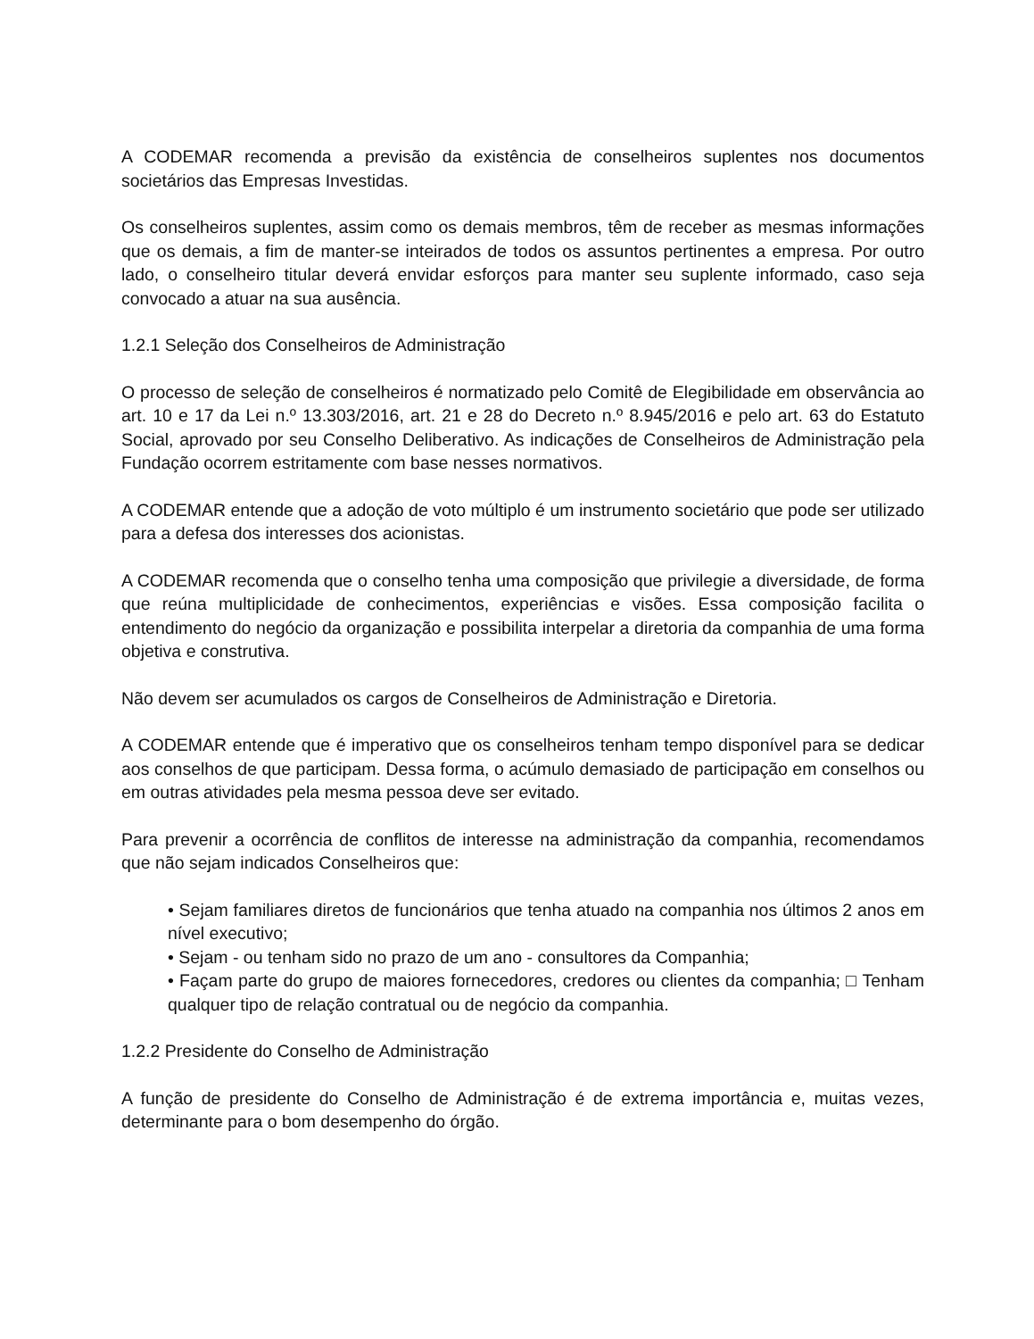A CODEMAR recomenda a previsão da existência de conselheiros suplentes nos documentos societários das Empresas Investidas.
Os conselheiros suplentes, assim como os demais membros, têm de receber as mesmas informações que os demais, a fim de manter-se inteirados de todos os assuntos pertinentes a empresa. Por outro lado, o conselheiro titular deverá envidar esforços para manter seu suplente informado, caso seja convocado a atuar na sua ausência.
1.2.1 Seleção dos Conselheiros de Administração
O processo de seleção de conselheiros é normatizado pelo Comitê de Elegibilidade em observância ao art. 10 e 17 da Lei n.º 13.303/2016, art. 21 e 28 do Decreto n.º 8.945/2016 e pelo art. 63 do Estatuto Social, aprovado por seu Conselho Deliberativo. As indicações de Conselheiros de Administração pela Fundação ocorrem estritamente com base nesses normativos.
A CODEMAR entende que a adoção de voto múltiplo é um instrumento societário que pode ser utilizado para a defesa dos interesses dos acionistas.
A CODEMAR recomenda que o conselho tenha uma composição que privilegie a diversidade, de forma que reúna multiplicidade de conhecimentos, experiências e visões. Essa composição facilita o entendimento do negócio da organização e possibilita interpelar a diretoria da companhia de uma forma objetiva e construtiva.
Não devem ser acumulados os cargos de Conselheiros de Administração e Diretoria.
A CODEMAR entende que é imperativo que os conselheiros tenham tempo disponível para se dedicar aos conselhos de que participam. Dessa forma, o acúmulo demasiado de participação em conselhos ou em outras atividades pela mesma pessoa deve ser evitado.
Para prevenir a ocorrência de conflitos de interesse na administração da companhia, recomendamos que não sejam indicados Conselheiros que:
• Sejam familiares diretos de funcionários que tenha atuado na companhia nos últimos 2 anos em nível executivo;
• Sejam - ou tenham sido no prazo de um ano - consultores da Companhia;
• Façam parte do grupo de maiores fornecedores, credores ou clientes da companhia; □ Tenham qualquer tipo de relação contratual ou de negócio da companhia.
1.2.2 Presidente do Conselho de Administração
A função de presidente do Conselho de Administração é de extrema importância e, muitas vezes, determinante para o bom desempenho do órgão.